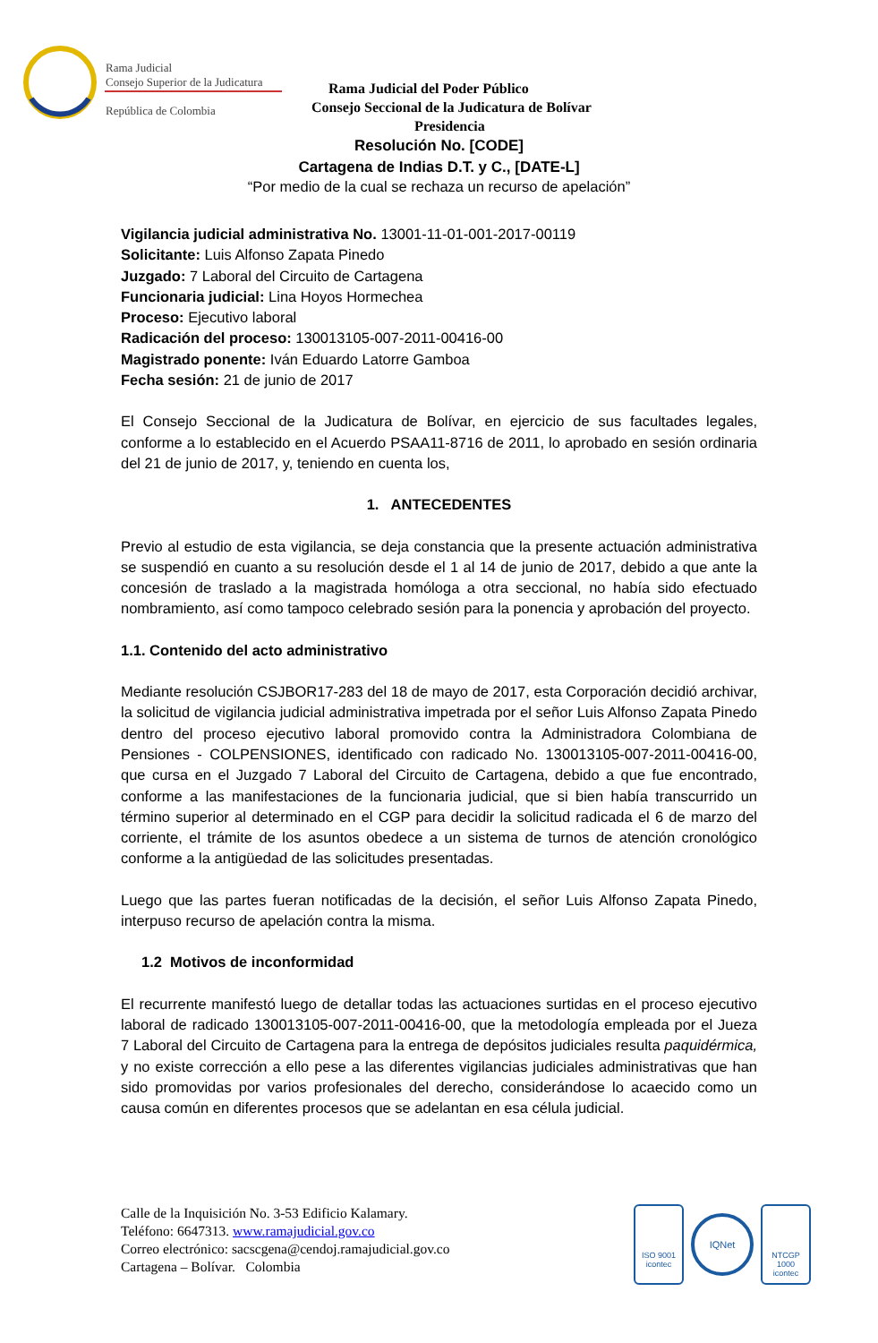Rama Judicial
Consejo Superior de la Judicatura
República de Colombia
Rama Judicial del Poder Público
Consejo Seccional de la Judicatura de Bolívar
Presidencia
Resolución No. [CODE]
Cartagena de Indias D.T. y C., [DATE-L]
“Por medio de la cual se rechaza un recurso de apelación”
Vigilancia judicial administrativa No. 13001-11-01-001-2017-00119
Solicitante: Luis Alfonso Zapata Pinedo
Juzgado: 7 Laboral del Circuito de Cartagena
Funcionaria judicial: Lina Hoyos Hormechea
Proceso: Ejecutivo laboral
Radicación del proceso: 130013105-007-2011-00416-00
Magistrado ponente: Iván Eduardo Latorre Gamboa
Fecha sesión: 21 de junio de 2017
El Consejo Seccional de la Judicatura de Bolívar, en ejercicio de sus facultades legales, conforme a lo establecido en el Acuerdo PSAA11-8716 de 2011, lo aprobado en sesión ordinaria del 21 de junio de 2017, y, teniendo en cuenta los,
1. ANTECEDENTES
Previo al estudio de esta vigilancia, se deja constancia que la presente actuación administrativa se suspendió en cuanto a su resolución desde el 1 al 14 de junio de 2017, debido a que ante la concesión de traslado a la magistrada homóloga a otra seccional, no había sido efectuado nombramiento, así como tampoco celebrado sesión para la ponencia y aprobación del proyecto.
1.1. Contenido del acto administrativo
Mediante resolución CSJBOR17-283 del 18 de mayo de 2017, esta Corporación decidió archivar, la solicitud de vigilancia judicial administrativa impetrada por el señor Luis Alfonso Zapata Pinedo dentro del proceso ejecutivo laboral promovido contra la Administradora Colombiana de Pensiones - COLPENSIONES, identificado con radicado No. 130013105-007-2011-00416-00, que cursa en el Juzgado 7 Laboral del Circuito de Cartagena, debido a que fue encontrado, conforme a las manifestaciones de la funcionaria judicial, que si bien había transcurrido un término superior al determinado en el CGP para decidir la solicitud radicada el 6 de marzo del corriente, el trámite de los asuntos obedece a un sistema de turnos de atención cronológico conforme a la antigüedad de las solicitudes presentadas.
Luego que las partes fueran notificadas de la decisión, el señor Luis Alfonso Zapata Pinedo, interpuso recurso de apelación contra la misma.
1.2 Motivos de inconformidad
El recurrente manifestó luego de detallar todas las actuaciones surtidas en el proceso ejecutivo laboral de radicado 130013105-007-2011-00416-00, que la metodología empleada por el Jueza 7 Laboral del Circuito de Cartagena para la entrega de depósitos judiciales resulta paquidérmica, y no existe corrección a ello pese a las diferentes vigilancias judiciales administrativas que han sido promovidas por varios profesionales del derecho, considerándose lo acaecido como un causa común en diferentes procesos que se adelantan en esa célula judicial.
Calle de la Inquisición No. 3-53 Edificio Kalamary.
Teléfono: 6647313. www.ramajudicial.gov.co
Correo electrónico: sacscgena@cendoj.ramajudicial.gov.co
Cartagena – Bolívar. Colombia
ISO 9001
icontec
IQNet
NTCGP 1000
icontec